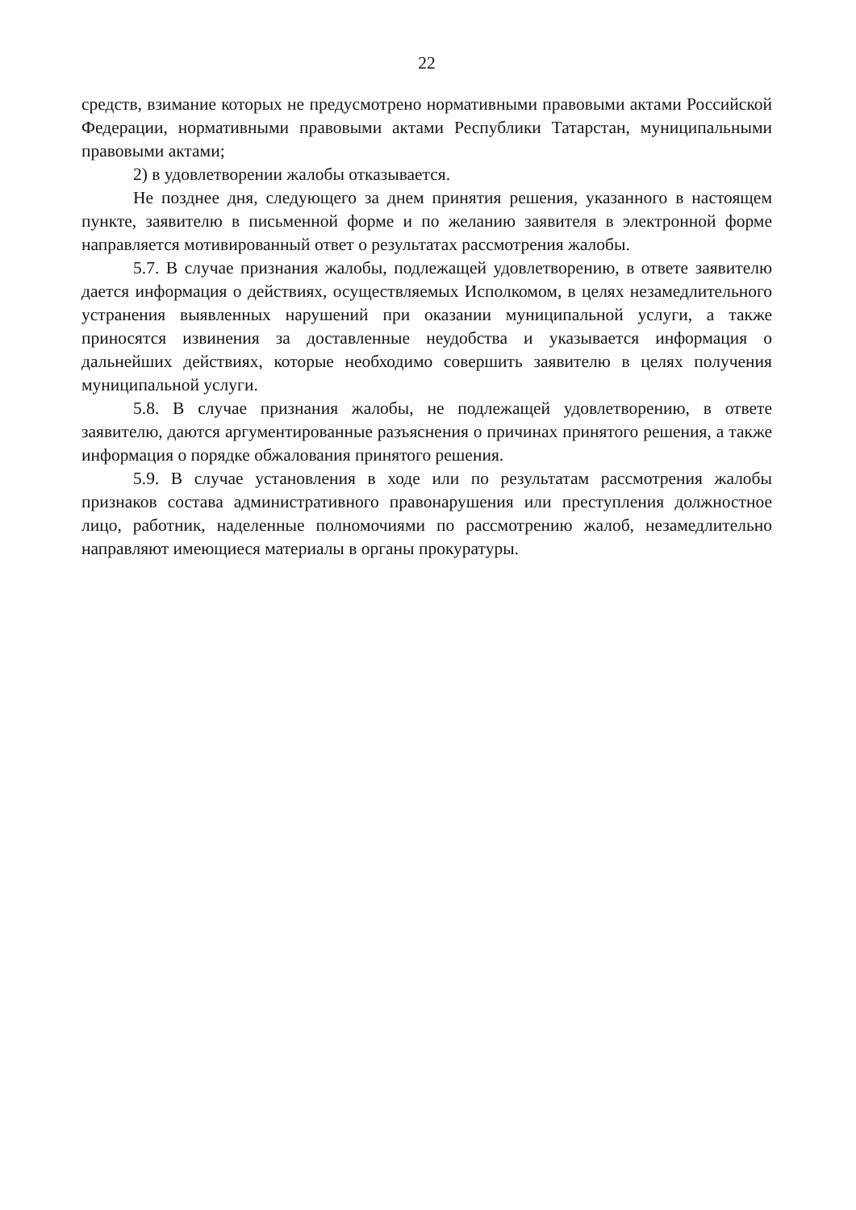22
средств, взимание которых не предусмотрено нормативными правовыми актами Российской Федерации, нормативными правовыми актами Республики Татарстан, муниципальными правовыми актами;
2) в удовлетворении жалобы отказывается.
Не позднее дня, следующего за днем принятия решения, указанного в настоящем пункте, заявителю в письменной форме и по желанию заявителя в электронной форме направляется мотивированный ответ о результатах рассмотрения жалобы.
5.7. В случае признания жалобы, подлежащей удовлетворению, в ответе заявителю дается информация о действиях, осуществляемых Исполкомом, в целях незамедлительного устранения выявленных нарушений при оказании муниципальной услуги, а также приносятся извинения за доставленные неудобства и указывается информация о дальнейших действиях, которые необходимо совершить заявителю в целях получения муниципальной услуги.
5.8. В случае признания жалобы, не подлежащей удовлетворению, в ответе заявителю, даются аргументированные разъяснения о причинах принятого решения, а также информация о порядке обжалования принятого решения.
5.9. В случае установления в ходе или по результатам рассмотрения жалобы признаков состава административного правонарушения или преступления должностное лицо, работник, наделенные полномочиями по рассмотрению жалоб, незамедлительно направляют имеющиеся материалы в органы прокуратуры.